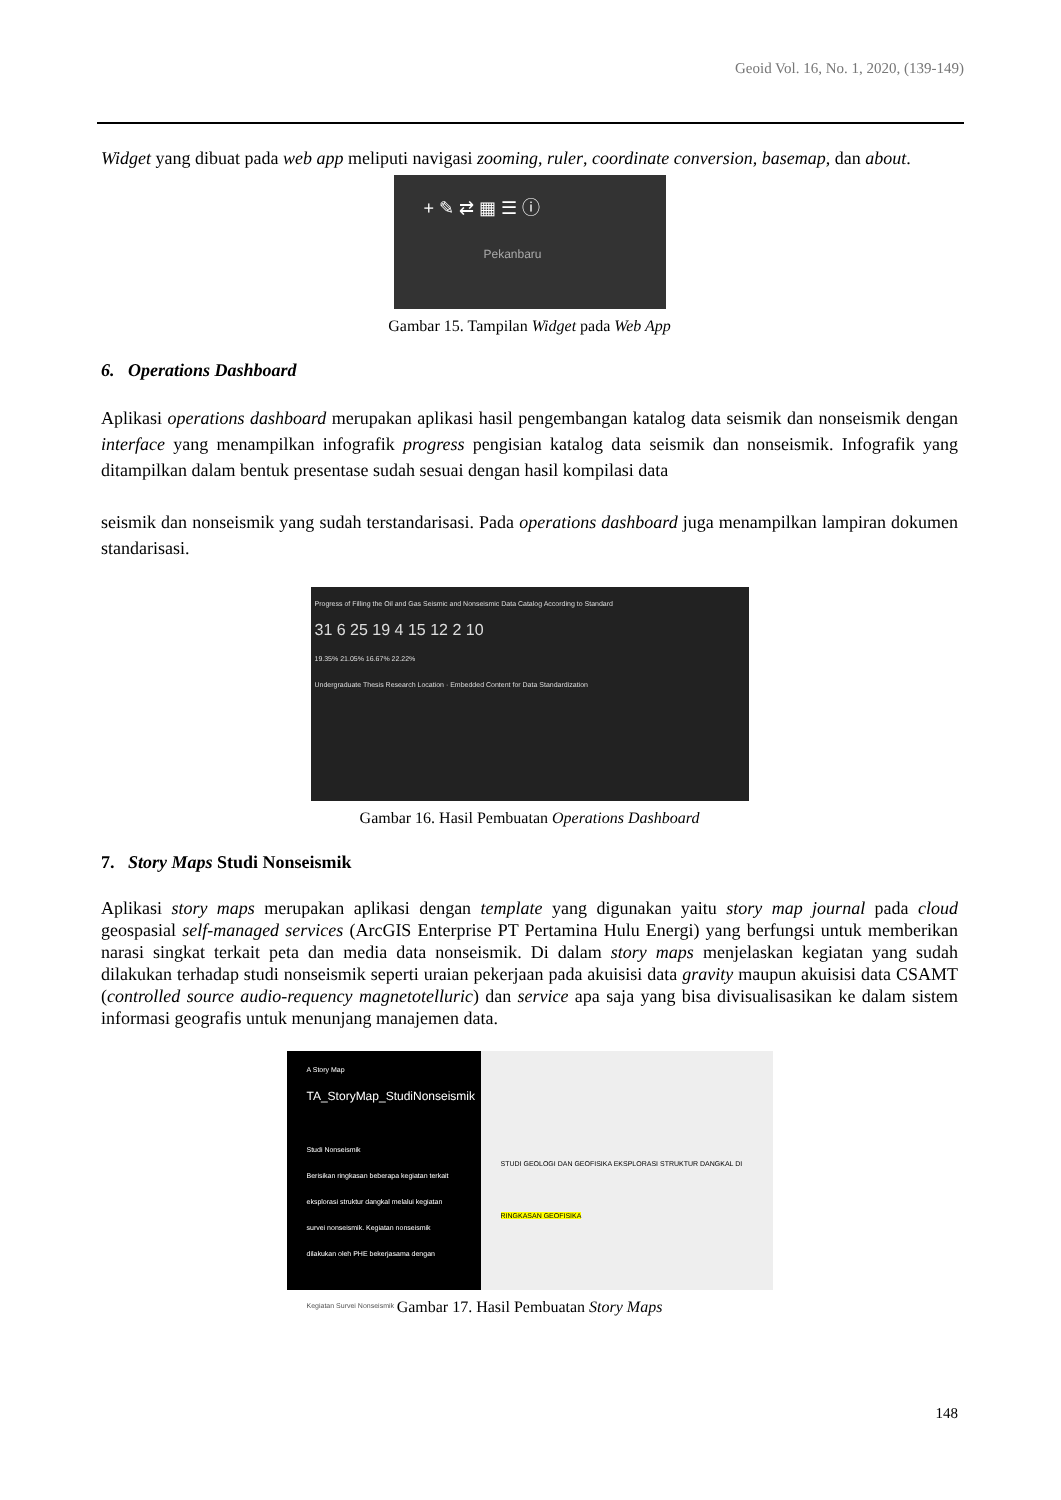Geoid Vol. 16, No. 1, 2020, (139-149)
Widget yang dibuat pada web app meliputi navigasi zooming, ruler, coordinate conversion, basemap, dan about.
+ ✎ ⇄ ▦ ☰ ⓘ
Pekanbaru
Gambar 15. Tampilan Widget pada Web App
6. Operations Dashboard
Aplikasi operations dashboard merupakan aplikasi hasil pengembangan katalog data seismik dan nonseismik dengan interface yang menampilkan infografik progress pengisian katalog data seismik dan nonseismik. Infografik yang ditampilkan dalam bentuk presentase sudah sesuai dengan hasil kompilasi data
seismik dan nonseismik yang sudah terstandarisasi. Pada operations dashboard juga menampilkan lampiran dokumen standarisasi.
Progress of Filling the Oil and Gas Seismic and Nonseismic Data Catalog According to Standard
31 6 25 19 4 15 12 2 10
19.35% 21.05% 16.67% 22.22%
Undergraduate Thesis Research Location · Embedded Content for Data Standardization
Gambar 16. Hasil Pembuatan Operations Dashboard
7. Story Maps Studi Nonseismik
Aplikasi story maps merupakan aplikasi dengan template yang digunakan yaitu story map journal pada cloud geospasial self-managed services (ArcGIS Enterprise PT Pertamina Hulu Energi) yang berfungsi untuk memberikan narasi singkat terkait peta dan media data nonseismik. Di dalam story maps menjelaskan kegiatan yang sudah dilakukan terhadap studi nonseismik seperti uraian pekerjaan pada akuisisi data gravity maupun akuisisi data CSAMT (controlled source audio-requency magnetotelluric) dan service apa saja yang bisa divisualisasikan ke dalam sistem informasi geografis untuk menunjang manajemen data.
A Story Map
TA_StoryMap_StudiNonseismik
Studi Nonseismik
Berisikan ringkasan beberapa kegiatan terkait eksplorasi struktur dangkal melalui kegiatan survei nonseismik. Kegiatan nonseismik dilakukan oleh PHE bekerjasama dengan
Kegiatan Survei Nonseismik
STUDI GEOLOGI DAN GEOFISIKA EKSPLORASI STRUKTUR DANGKAL DI
RINGKASAN GEOFISIKA
Gambar 17. Hasil Pembuatan Story Maps
148